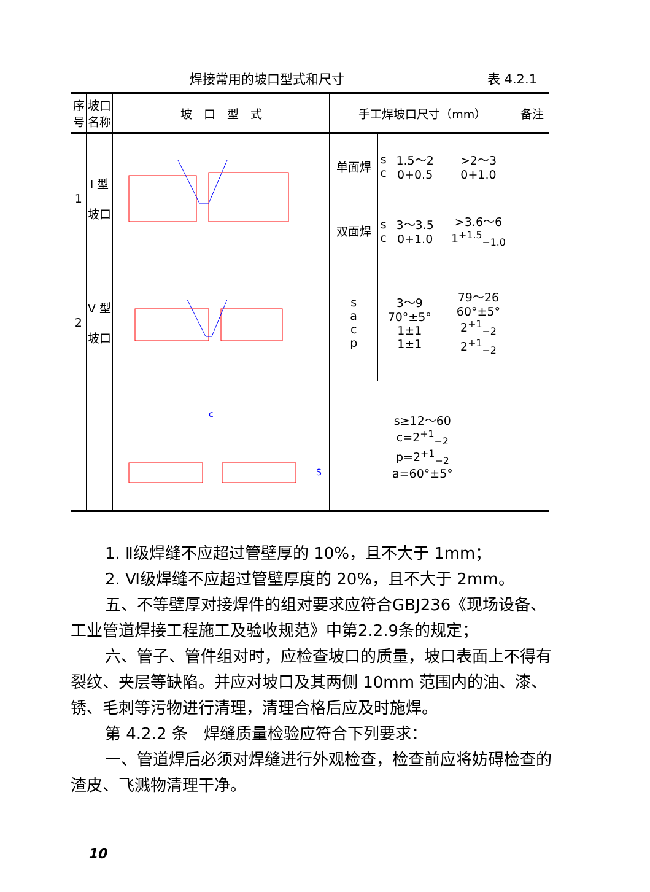焊接常用的坡口型式和尺寸 表 4.2.1
| 序号 | 坡口名称 | 坡 口 型 式 | 手工焊坡口尺寸（mm） | | | | 备注 |
| --- | --- | --- | --- | --- | --- | --- | --- |
| 1 | I 型 坡口 | | 单面焊 | s c | 1.5～2 0+0.5 | >2～3 0+1.0 | |
| | | | 双面焊 | s c | 3～3.5 0+1.0 | >3.6～6 1<sup>+1.5</sup><sub>−1.0</sub> | |
| 2 | V 型 坡口 | | s a c p | 3～9 70°±5° 1±1 1±1 | | 79～26 60°±5° 2<sup>+1</sup><sub>−2</sub> 2<sup>+1</sup><sub>−2</sub> | |
| | | c S | s≥12～60 c=2<sup>+1</sup><sub>−2</sub> p=2<sup>+1</sup><sub>−2</sub> a=60°±5° | | | | |
1. Ⅱ级焊缝不应超过管壁厚的 10%，且不大于 1mm；
2. Ⅵ级焊缝不应超过管壁厚度的 20%，且不大于 2mm。
五、不等壁厚对接焊件的组对要求应符合GBJ236《现场设备、工业管道焊接工程施工及验收规范》中第2.2.9条的规定；
六、管子、管件组对时，应检查坡口的质量，坡口表面上不得有裂纹、夹层等缺陷。并应对坡口及其两侧 10mm 范围内的油、漆、锈、毛刺等污物进行清理，清理合格后应及时施焊。
第 4.2.2 条　焊缝质量检验应符合下列要求：
一、管道焊后必须对焊缝进行外观检查，检查前应将妨碍检查的渣皮、飞溅物清理干净。
10